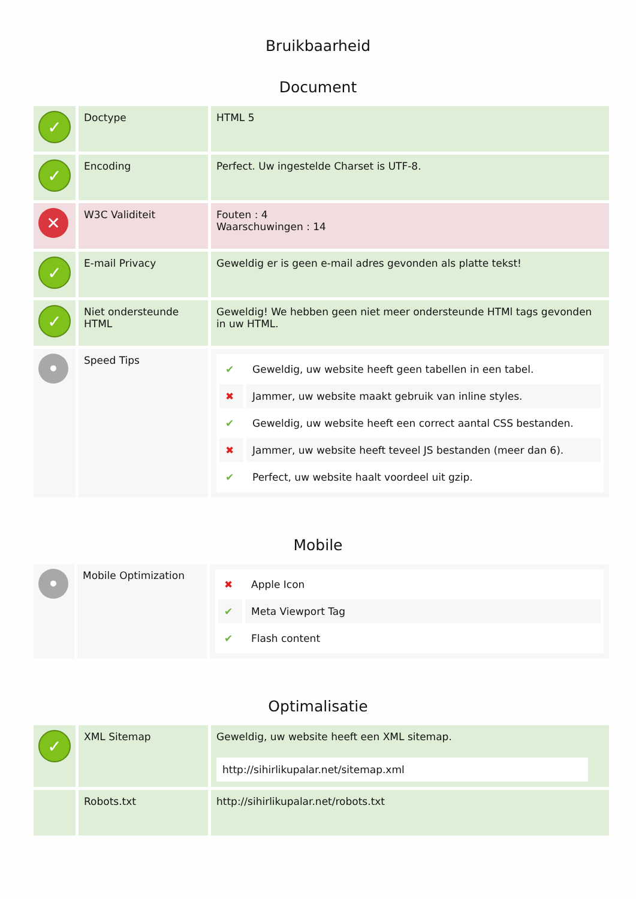Bruikbaarheid
Document
| ✓ | Doctype | HTML 5 |
| ✓ | Encoding | Perfect. Uw ingestelde Charset is UTF-8. |
| ✕ | W3C Validiteit | Fouten : 4 Waarschuwingen : 14 |
| ✓ | E-mail Privacy | Geweldig er is geen e-mail adres gevonden als platte tekst! |
| ✓ | Niet ondersteunde HTML | Geweldig! We hebben geen niet meer ondersteunde HTMl tags gevonden in uw HTML. |
| • | Speed Tips | / ✔ / Geweldig, uw website heeft geen tabellen in een tabel. / / ✖ / Jammer, uw website maakt gebruik van inline styles. / / ✔ / Geweldig, uw website heeft een correct aantal CSS bestanden. / / ✖ / Jammer, uw website heeft teveel JS bestanden (meer dan 6). / / ✔ / Perfect, uw website haalt voordeel uit gzip. / |
Mobile
| • | Mobile Optimization | / ✖ / Apple Icon / / ✔ / Meta Viewport Tag / / ✔ / Flash content / |
Optimalisatie
| ✓ | XML Sitemap | Geweldig, uw website heeft een XML sitemap. http://sihirlikupalar.net/sitemap.xml |
| | Robots.txt | http://sihirlikupalar.net/robots.txt |